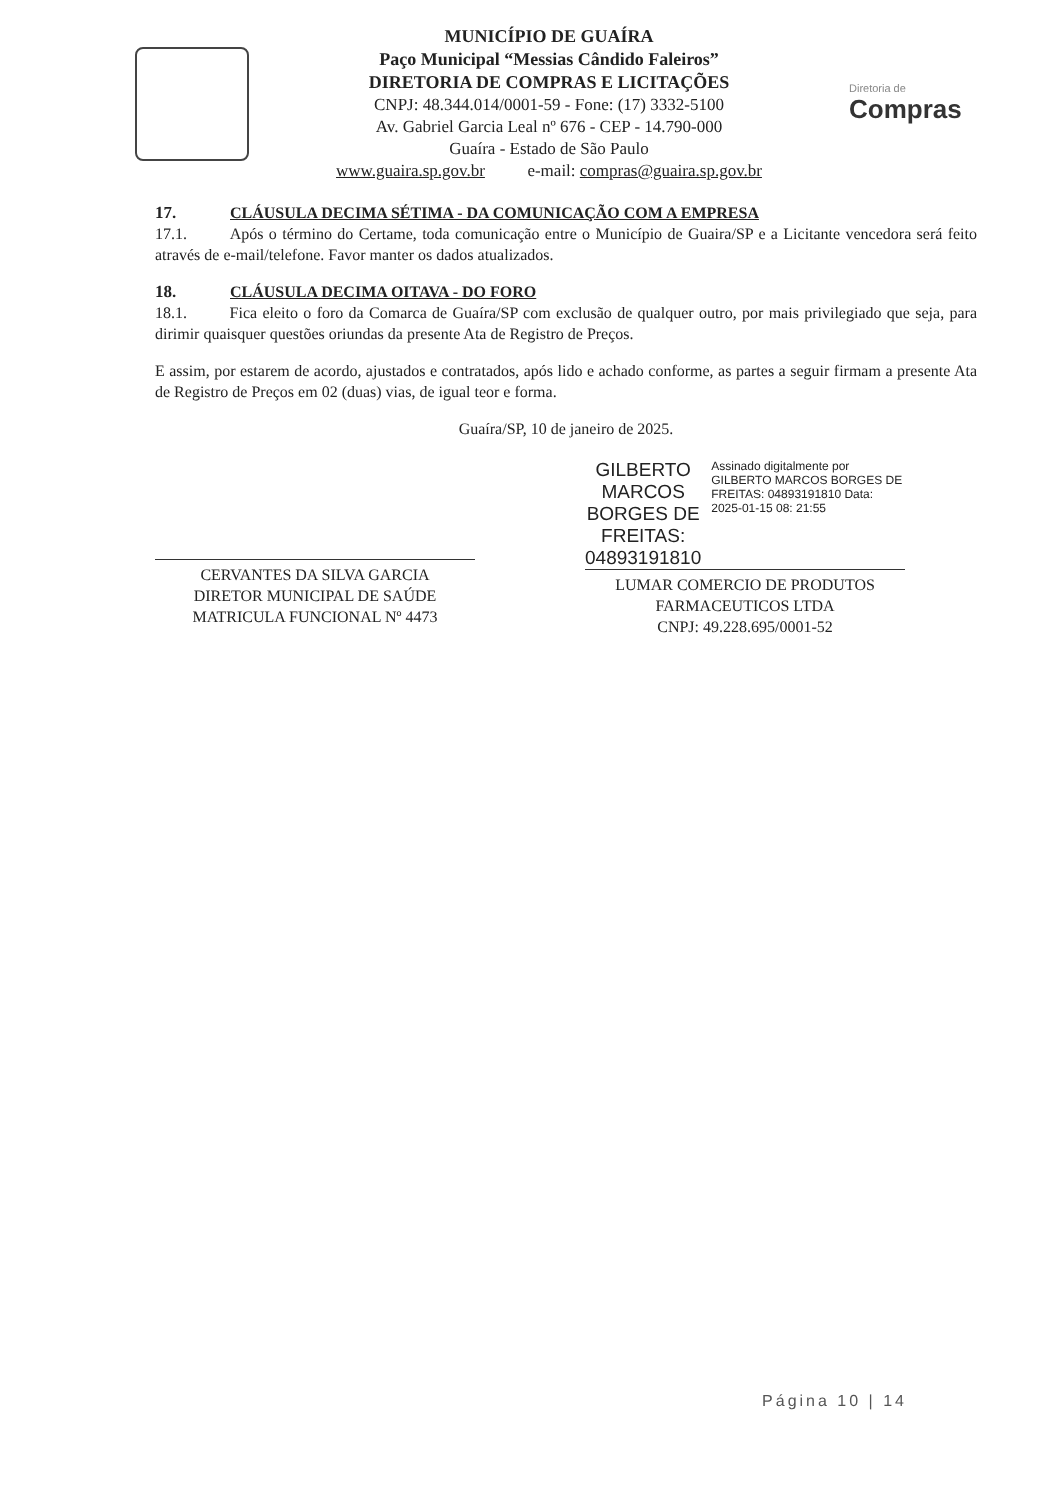MUNICÍPIO DE GUAÍRA
Paço Municipal “Messias Cândido Faleiros”
DIRETORIA DE COMPRAS E LICITAÇÕES
CNPJ: 48.344.014/0001-59 - Fone: (17) 3332-5100
Av. Gabriel Garcia Leal nº 676 - CEP - 14.790-000
Guaíra - Estado de São Paulo
www.guaira.sp.gov.br e-mail: compras@guaira.sp.gov.br
Diretoria de
Compras
17. CLÁUSULA DECIMA SÉTIMA - DA COMUNICAÇÃO COM A EMPRESA
17.1. Após o término do Certame, toda comunicação entre o Município de Guaira/SP e a Licitante vencedora será feito através de e-mail/telefone. Favor manter os dados atualizados.
18. CLÁUSULA DECIMA OITAVA - DO FORO
18.1. Fica eleito o foro da Comarca de Guaíra/SP com exclusão de qualquer outro, por mais privilegiado que seja, para dirimir quaisquer questões oriundas da presente Ata de Registro de Preços.
E assim, por estarem de acordo, ajustados e contratados, após lido e achado conforme, as partes a seguir firmam a presente Ata de Registro de Preços em 02 (duas) vias, de igual teor e forma.
Guaíra/SP, 10 de janeiro de 2025.
CERVANTES DA SILVA GARCIA
DIRETOR MUNICIPAL DE SAÚDE
MATRICULA FUNCIONAL Nº 4473
GILBERTO MARCOS BORGES DE FREITAS: 04893191810
Assinado digitalmente por GILBERTO MARCOS BORGES DE FREITAS: 04893191810 Data: 2025-01-15 08: 21:55
LUMAR COMERCIO DE PRODUTOS
FARMACEUTICOS LTDA
CNPJ: 49.228.695/0001-52
Página 10 | 14